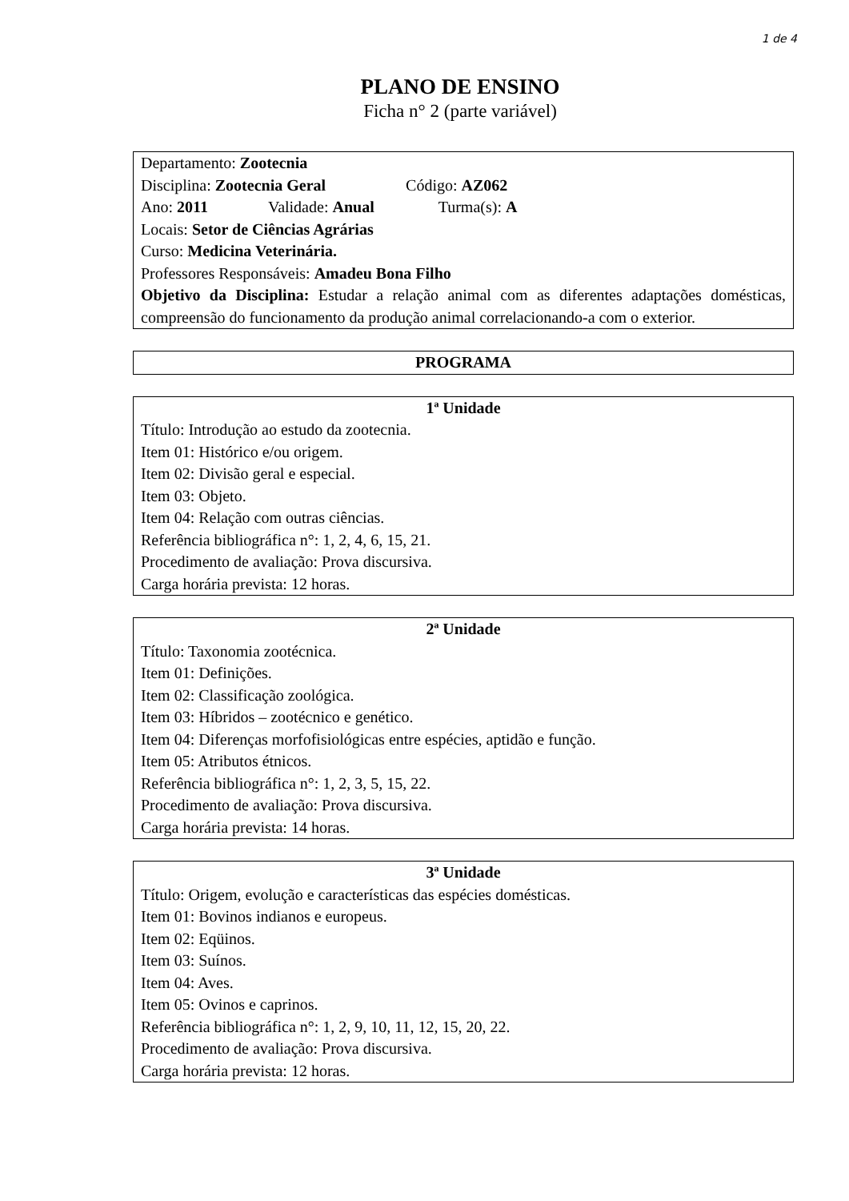1 de 4
PLANO DE ENSINO
Ficha n° 2 (parte variável)
Departamento: Zootecnia
Disciplina: Zootecnia Geral Código: AZ062
Ano: 2011 Validade: Anual Turma(s): A
Locais: Setor de Ciências Agrárias
Curso: Medicina Veterinária.
Professores Responsáveis: Amadeu Bona Filho
Objetivo da Disciplina: Estudar a relação animal com as diferentes adaptações domésticas, compreensão do funcionamento da produção animal correlacionando-a com o exterior.
PROGRAMA
1ª Unidade
Título: Introdução ao estudo da zootecnia.
Item 01: Histórico e/ou origem.
Item 02: Divisão geral e especial.
Item 03: Objeto.
Item 04: Relação com outras ciências.
Referência bibliográfica n°: 1, 2, 4, 6, 15, 21.
Procedimento de avaliação: Prova discursiva.
Carga horária prevista: 12 horas.
2ª Unidade
Título: Taxonomia zootécnica.
Item 01: Definições.
Item 02: Classificação zoológica.
Item 03: Híbridos – zootécnico e genético.
Item 04: Diferenças morfofisiológicas entre espécies, aptidão e função.
Item 05: Atributos étnicos.
Referência bibliográfica n°: 1, 2, 3, 5, 15, 22.
Procedimento de avaliação: Prova discursiva.
Carga horária prevista: 14 horas.
3ª Unidade
Título: Origem, evolução e características das espécies domésticas.
Item 01: Bovinos indianos e europeus.
Item 02: Eqüinos.
Item 03: Suínos.
Item 04: Aves.
Item 05: Ovinos e caprinos.
Referência bibliográfica n°: 1, 2, 9, 10, 11, 12, 15, 20, 22.
Procedimento de avaliação: Prova discursiva.
Carga horária prevista: 12 horas.